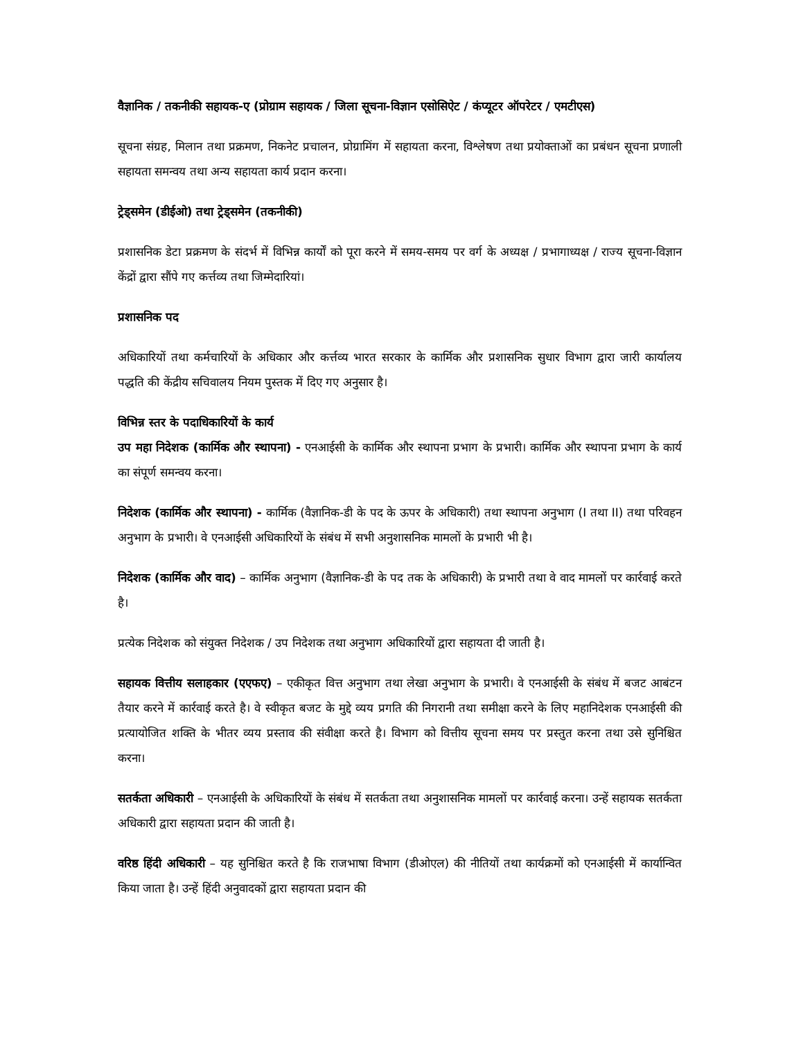वैज्ञानिक / तकनीकी सहायक-ए (प्रोग्राम सहायक / जिला सूचना-विज्ञान एसोसिऐट / कंप्यूटर ऑपरेटर / एमटीएस)
सूचना संग्रह, मिलान तथा प्रक्रमण, निकनेट प्रचालन, प्रोग्रामिंग में सहायता करना, विश्लेषण तथा प्रयोक्ताओं का प्रबंधन सूचना प्रणाली सहायता समन्वय तथा अन्य सहायता कार्य प्रदान करना।
ट्रेड्समेन (डीईओ) तथा ट्रेड्समेन (तकनीकी)
प्रशासनिक डेटा प्रक्रमण के संदर्भ में विभिन्न कार्यों को पूरा करने में समय-समय पर वर्ग के अध्यक्ष / प्रभागाध्यक्ष / राज्य सूचना-विज्ञान केंद्रों द्वारा सौंपे गए कर्त्तव्य तथा जिम्मेदारियां।
प्रशासनिक पद
अधिकारियों तथा कर्मचारियों के अधिकार और कर्त्तव्य भारत सरकार के कार्मिक और प्रशासनिक सुधार विभाग द्वारा जारी कार्यालय पद्धति की केंद्रीय सचिवालय नियम पुस्तक में दिए गए अनुसार है।
विभिन्न स्तर के पदाधिकारियों के कार्य
उप महा निदेशक (कार्मिक और स्थापना) - एनआईसी के कार्मिक और स्थापना प्रभाग के प्रभारी। कार्मिक और स्थापना प्रभाग के कार्य का संपूर्ण समन्वय करना।
निदेशक (कार्मिक और स्थापना) - कार्मिक (वैज्ञानिक-डी के पद के ऊपर के अधिकारी) तथा स्थापना अनुभाग (I तथा II) तथा परिवहन अनुभाग के प्रभारी। वे एनआईसी अधिकारियों के संबंध में सभी अनुशासनिक मामलों के प्रभारी भी है।
निदेशक (कार्मिक और वाद) – कार्मिक अनुभाग (वैज्ञानिक-डी के पद तक के अधिकारी) के प्रभारी तथा वे वाद मामलों पर कार्रवाई करते है।
प्रत्येक निदेशक को संयुक्त निदेशक / उप निदेशक तथा अनुभाग अधिकारियों द्वारा सहायता दी जाती है।
सहायक वित्तीय सलाहकार (एएफए) – एकीकृत वित्त अनुभाग तथा लेखा अनुभाग के प्रभारी। वे एनआईसी के संबंध में बजट आबंटन तैयार करने में कार्रवाई करते है। वे स्वीकृत बजट के मुद्दे व्यय प्रगति की निगरानी तथा समीक्षा करने के लिए महानिदेशक एनआईसी की प्रत्यायोजित शक्ति के भीतर व्यय प्रस्ताव की संवीक्षा करते है। विभाग को वित्तीय सूचना समय पर प्रस्तुत करना तथा उसे सुनिश्चित करना।
सतर्कता अधिकारी – एनआईसी के अधिकारियों के संबंध में सतर्कता तथा अनुशासनिक मामलों पर कार्रवाई करना। उन्हें सहायक सतर्कता अधिकारी द्वारा सहायता प्रदान की जाती है।
वरिष्ठ हिंदी अधिकारी – यह सुनिश्चित करते है कि राजभाषा विभाग (डीओएल) की नीतियों तथा कार्यक्रमों को एनआईसी में कार्यान्वित किया जाता है। उन्हें हिंदी अनुवादकों द्वारा सहायता प्रदान की